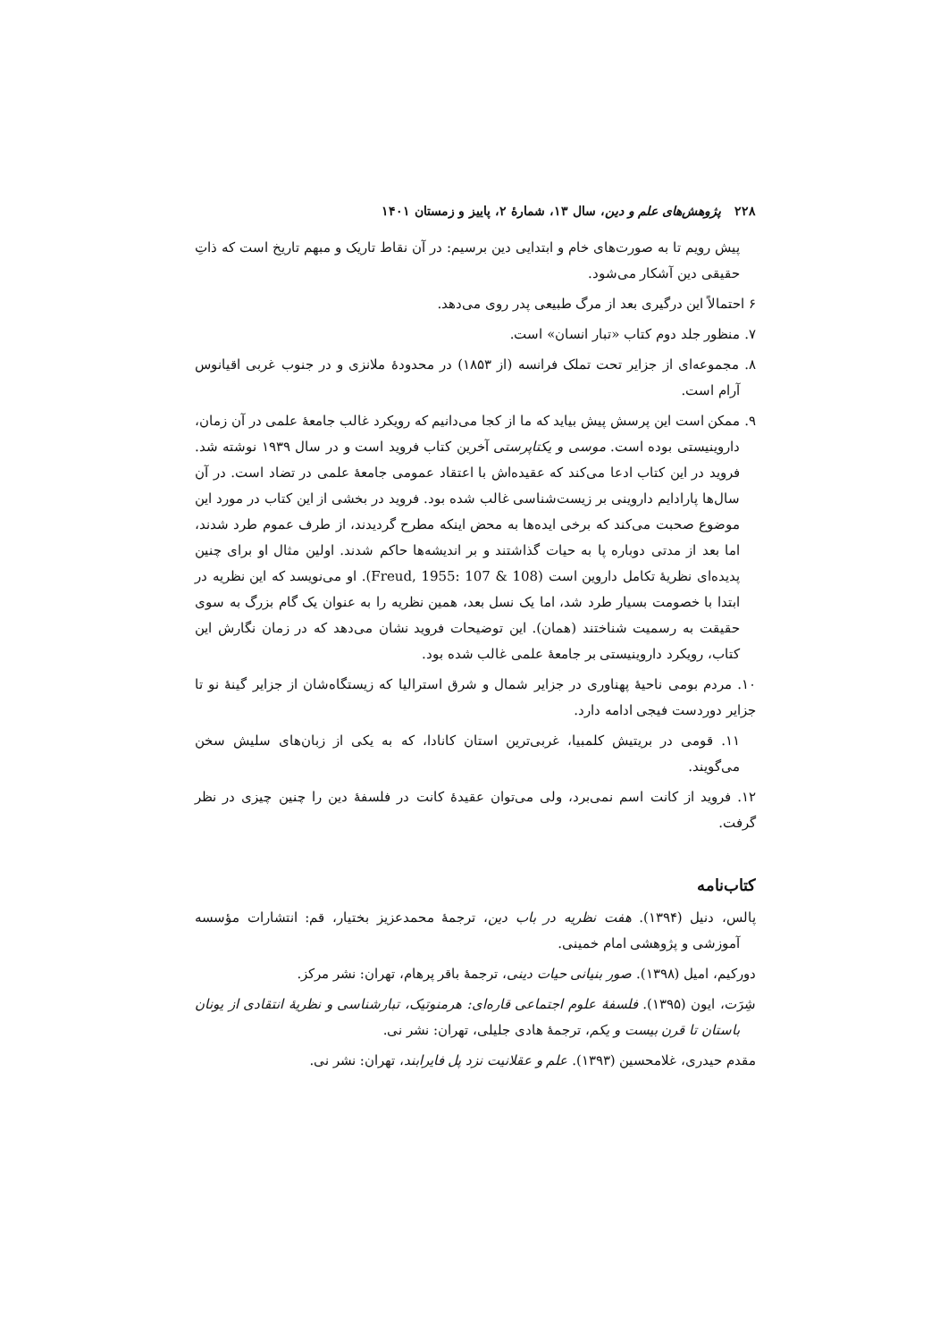۲۲۸ پژوهش‌های علم و دین، سال ۱۳، شمارهٔ ۲، پاییز و زمستان ۱۴۰۱
پیش رویم تا به صورت‌های خام و ابتدایی دین برسیم: در آن نقاط تاریک و مبهم تاریخ است که ذاتِ حقیقی دین آشکار می‌شود.
۶ احتمالاً این درگیری بعد از مرگ طبیعی پدر روی می‌دهد.
۷. منظور جلد دوم کتاب «تبار انسان» است.
۸. مجموعه‌ای از جزایر تحت تملک فرانسه (از ۱۸۵۳) در محدودهٔ ملانزی و در جنوب غربی اقیانوس آرام است.
۹. ممکن است این پرسش پیش بیاید که ما از کجا می‌دانیم که رویکرد غالب جامعهٔ علمی در آن زمان، داروینیستی بوده است. موسی و یکتاپرستی آخرین کتاب فروید است و در سال ۱۹۳۹ نوشته شد. فروید در این کتاب ادعا می‌کند که عقیده‌اش با اعتقاد عمومی جامعهٔ علمی در تضاد است. در آن سال‌ها پارادایم داروینی بر زیست‌شناسی غالب شده بود. فروید در بخشی از این کتاب در مورد این موضوع صحبت می‌کند که برخی ایده‌ها به محض اینکه مطرح گردیدند، از طرف عموم طرد شدند، اما بعد از مدتی دوباره پا به حیات گذاشتند و بر اندیشه‌ها حاکم شدند. اولین مثال او برای چنین پدیده‌ای نظریهٔ تکامل داروین است (Freud, 1955: 107 & 108). او می‌نویسد که این نظریه در ابتدا با خصومت بسیار طرد شد، اما یک نسل بعد، همین نظریه را به عنوان یک گام بزرگ به سوی حقیقت به رسمیت شناختند (همان). این توضیحات فروید نشان می‌دهد که در زمان نگارش این کتاب، رویکرد داروینیستی بر جامعهٔ علمی غالب شده بود.
۱۰. مردم بومی ناحیهٔ پهناوری در جزایر شمال و شرق استرالیا که زیستگاه‌شان از جزایر گینهٔ نو تا جزایر دوردست فیجی ادامه دارد.
۱۱. قومی در بریتیش کلمبیا، غربی‌ترین استان کانادا، که به یکی از زبان‌های سلیش سخن می‌گویند.
۱۲. فروید از کانت اسم نمی‌برد، ولی می‌توان عقیدهٔ کانت در فلسفهٔ دین را چنین چیزی در نظر گرفت.
کتاب‌نامه
پالس، دنیل (۱۳۹۴). هفت نظریه در باب دین، ترجمهٔ محمدعزیز بختیار، قم: انتشارات مؤسسه آموزشی و پژوهشی امام خمینی.
دورکیم، امیل (۱۳۹۸). صور بنیانی حیات دینی، ترجمهٔ باقر پرهام، تهران: نشر مرکز.
شِرَت، ایون (۱۳۹۵). فلسفهٔ علوم اجتماعی قاره‌ای: هرمنوتیک، تبارشناسی و نظریهٔ انتقادی از یونان باستان تا قرن بیست و یکم، ترجمهٔ هادی جلیلی، تهران: نشر نی.
مقدم حیدری، غلامحسین (۱۳۹۳). علم و عقلانیت نزد پل فایرابند، تهران: نشر نی.